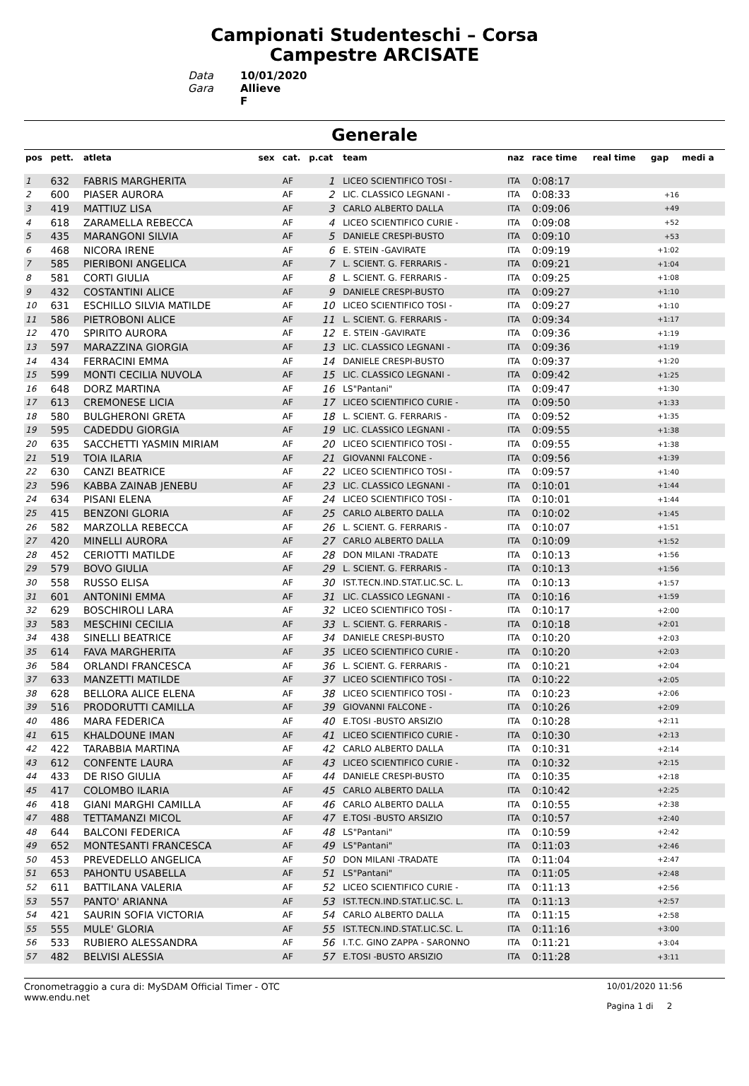Campionati Studenteschi – Corsa
Campestre ARCISATE
Data 10/01/2020 Gara Allieve F
Generale
| pos | pett. | atleta | sex | cat. | p.cat | team | naz | race time | real time | gap | medi a |
| --- | --- | --- | --- | --- | --- | --- | --- | --- | --- | --- | --- |
| 1 | 632 | FABRIS MARGHERITA | | AF | 1 | LICEO SCIENTIFICO TOSI - | ITA | 0:08:17 | | | |
| 2 | 600 | PIASER AURORA | | AF | 2 | LIC. CLASSICO LEGNANI - | ITA | 0:08:33 | | +16 | |
| 3 | 419 | MATTIUZ LISA | | AF | 3 | CARLO ALBERTO DALLA | ITA | 0:09:06 | | +49 | |
| 4 | 618 | ZARAMELLA REBECCA | | AF | 4 | LICEO SCIENTIFICO CURIE - | ITA | 0:09:08 | | +52 | |
| 5 | 435 | MARANGONI SILVIA | | AF | 5 | DANIELE CRESPI-BUSTO | ITA | 0:09:10 | | +53 | |
| 6 | 468 | NICORA IRENE | | AF | 6 | E. STEIN -GAVIRATE | ITA | 0:09:19 | | +1:02 | |
| 7 | 585 | PIERIBONI ANGELICA | | AF | 7 | L. SCIENT. G. FERRARIS - | ITA | 0:09:21 | | +1:04 | |
| 8 | 581 | CORTI GIULIA | | AF | 8 | L. SCIENT. G. FERRARIS - | ITA | 0:09:25 | | +1:08 | |
| 9 | 432 | COSTANTINI ALICE | | AF | 9 | DANIELE CRESPI-BUSTO | ITA | 0:09:27 | | +1:10 | |
| 10 | 631 | ESCHILLO SILVIA MATILDE | | AF | 10 | LICEO SCIENTIFICO TOSI - | ITA | 0:09:27 | | +1:10 | |
| 11 | 586 | PIETROBONI ALICE | | AF | 11 | L. SCIENT. G. FERRARIS - | ITA | 0:09:34 | | +1:17 | |
| 12 | 470 | SPIRITO AURORA | | AF | 12 | E. STEIN -GAVIRATE | ITA | 0:09:36 | | +1:19 | |
| 13 | 597 | MARAZZINA GIORGIA | | AF | 13 | LIC. CLASSICO LEGNANI - | ITA | 0:09:36 | | +1:19 | |
| 14 | 434 | FERRACINI EMMA | | AF | 14 | DANIELE CRESPI-BUSTO | ITA | 0:09:37 | | +1:20 | |
| 15 | 599 | MONTI CECILIA NUVOLA | | AF | 15 | LIC. CLASSICO LEGNANI - | ITA | 0:09:42 | | +1:25 | |
| 16 | 648 | DORZ MARTINA | | AF | 16 | LS"Pantani" | ITA | 0:09:47 | | +1:30 | |
| 17 | 613 | CREMONESE LICIA | | AF | 17 | LICEO SCIENTIFICO CURIE - | ITA | 0:09:50 | | +1:33 | |
| 18 | 580 | BULGHERONI GRETA | | AF | 18 | L. SCIENT. G. FERRARIS - | ITA | 0:09:52 | | +1:35 | |
| 19 | 595 | CADEDDU GIORGIA | | AF | 19 | LIC. CLASSICO LEGNANI - | ITA | 0:09:55 | | +1:38 | |
| 20 | 635 | SACCHETTI YASMIN MIRIAM | | AF | 20 | LICEO SCIENTIFICO TOSI - | ITA | 0:09:55 | | +1:38 | |
| 21 | 519 | TOIA ILARIA | | AF | 21 | GIOVANNI FALCONE - | ITA | 0:09:56 | | +1:39 | |
| 22 | 630 | CANZI BEATRICE | | AF | 22 | LICEO SCIENTIFICO TOSI - | ITA | 0:09:57 | | +1:40 | |
| 23 | 596 | KABBA ZAINAB JENEBU | | AF | 23 | LIC. CLASSICO LEGNANI - | ITA | 0:10:01 | | +1:44 | |
| 24 | 634 | PISANI ELENA | | AF | 24 | LICEO SCIENTIFICO TOSI - | ITA | 0:10:01 | | +1:44 | |
| 25 | 415 | BENZONI GLORIA | | AF | 25 | CARLO ALBERTO DALLA | ITA | 0:10:02 | | +1:45 | |
| 26 | 582 | MARZOLLA REBECCA | | AF | 26 | L. SCIENT. G. FERRARIS - | ITA | 0:10:07 | | +1:51 | |
| 27 | 420 | MINELLI AURORA | | AF | 27 | CARLO ALBERTO DALLA | ITA | 0:10:09 | | +1:52 | |
| 28 | 452 | CERIOTTI MATILDE | | AF | 28 | DON MILANI -TRADATE | ITA | 0:10:13 | | +1:56 | |
| 29 | 579 | BOVO GIULIA | | AF | 29 | L. SCIENT. G. FERRARIS - | ITA | 0:10:13 | | +1:56 | |
| 30 | 558 | RUSSO ELISA | | AF | 30 | IST.TECN.IND.STAT.LIC.SC. L. | ITA | 0:10:13 | | +1:57 | |
| 31 | 601 | ANTONINI EMMA | | AF | 31 | LIC. CLASSICO LEGNANI - | ITA | 0:10:16 | | +1:59 | |
| 32 | 629 | BOSCHIROLI LARA | | AF | 32 | LICEO SCIENTIFICO TOSI - | ITA | 0:10:17 | | +2:00 | |
| 33 | 583 | MESCHINI CECILIA | | AF | 33 | L. SCIENT. G. FERRARIS - | ITA | 0:10:18 | | +2:01 | |
| 34 | 438 | SINELLI BEATRICE | | AF | 34 | DANIELE CRESPI-BUSTO | ITA | 0:10:20 | | +2:03 | |
| 35 | 614 | FAVA MARGHERITA | | AF | 35 | LICEO SCIENTIFICO CURIE - | ITA | 0:10:20 | | +2:03 | |
| 36 | 584 | ORLANDI FRANCESCA | | AF | 36 | L. SCIENT. G. FERRARIS - | ITA | 0:10:21 | | +2:04 | |
| 37 | 633 | MANZETTI MATILDE | | AF | 37 | LICEO SCIENTIFICO TOSI - | ITA | 0:10:22 | | +2:05 | |
| 38 | 628 | BELLORA ALICE ELENA | | AF | 38 | LICEO SCIENTIFICO TOSI - | ITA | 0:10:23 | | +2:06 | |
| 39 | 516 | PRODORUTTI CAMILLA | | AF | 39 | GIOVANNI FALCONE - | ITA | 0:10:26 | | +2:09 | |
| 40 | 486 | MARA FEDERICA | | AF | 40 | E.TOSI -BUSTO ARSIZIO | ITA | 0:10:28 | | +2:11 | |
| 41 | 615 | KHALDOUNE IMAN | | AF | 41 | LICEO SCIENTIFICO CURIE - | ITA | 0:10:30 | | +2:13 | |
| 42 | 422 | TARABBIA MARTINA | | AF | 42 | CARLO ALBERTO DALLA | ITA | 0:10:31 | | +2:14 | |
| 43 | 612 | CONFENTE LAURA | | AF | 43 | LICEO SCIENTIFICO CURIE - | ITA | 0:10:32 | | +2:15 | |
| 44 | 433 | DE RISO GIULIA | | AF | 44 | DANIELE CRESPI-BUSTO | ITA | 0:10:35 | | +2:18 | |
| 45 | 417 | COLOMBO ILARIA | | AF | 45 | CARLO ALBERTO DALLA | ITA | 0:10:42 | | +2:25 | |
| 46 | 418 | GIANI MARGHI CAMILLA | | AF | 46 | CARLO ALBERTO DALLA | ITA | 0:10:55 | | +2:38 | |
| 47 | 488 | TETTAMANZI MICOL | | AF | 47 | E.TOSI -BUSTO ARSIZIO | ITA | 0:10:57 | | +2:40 | |
| 48 | 644 | BALCONI FEDERICA | | AF | 48 | LS"Pantani" | ITA | 0:10:59 | | +2:42 | |
| 49 | 652 | MONTESANTI FRANCESCA | | AF | 49 | LS"Pantani" | ITA | 0:11:03 | | +2:46 | |
| 50 | 453 | PREVEDELLO ANGELICA | | AF | 50 | DON MILANI -TRADATE | ITA | 0:11:04 | | +2:47 | |
| 51 | 653 | PAHONTU USABELLA | | AF | 51 | LS"Pantani" | ITA | 0:11:05 | | +2:48 | |
| 52 | 611 | BATTILANA VALERIA | | AF | 52 | LICEO SCIENTIFICO CURIE - | ITA | 0:11:13 | | +2:56 | |
| 53 | 557 | PANTO' ARIANNA | | AF | 53 | IST.TECN.IND.STAT.LIC.SC. L. | ITA | 0:11:13 | | +2:57 | |
| 54 | 421 | SAURIN SOFIA VICTORIA | | AF | 54 | CARLO ALBERTO DALLA | ITA | 0:11:15 | | +2:58 | |
| 55 | 555 | MULE' GLORIA | | AF | 55 | IST.TECN.IND.STAT.LIC.SC. L. | ITA | 0:11:16 | | +3:00 | |
| 56 | 533 | RUBIERO ALESSANDRA | | AF | 56 | I.T.C. GINO ZAPPA - SARONNO | ITA | 0:11:21 | | +3:04 | |
| 57 | 482 | BELVISI ALESSIA | | AF | 57 | E.TOSI -BUSTO ARSIZIO | ITA | 0:11:28 | | +3:11 | |
Cronometraggio a cura di: MySDAM Official Timer - OTC
www.endu.net
10/01/2020 11:56
Pagina 1 di 2